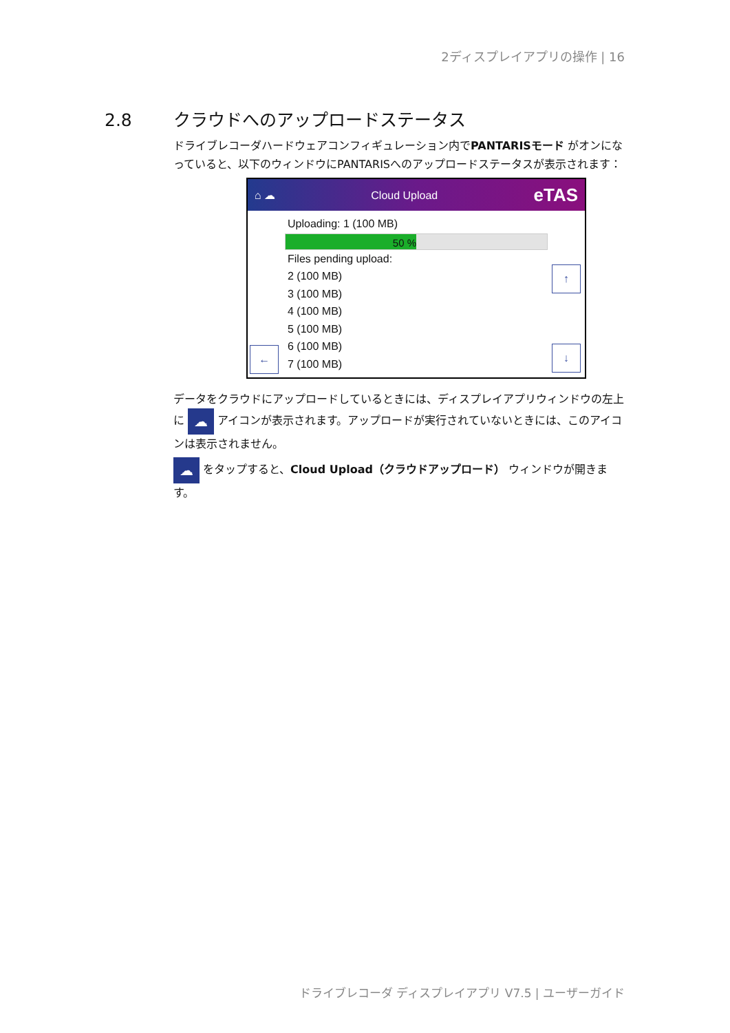2ディスプレイアプリの操作 | 16
2.8 クラウドへのアップロードステータス
ドライブレコーダハードウェアコンフィギュレーション内でPANTARISモード がオンになっていると、以下のウィンドウにPANTARISへのアップロードステータスが表示されます：
⌂ ☁ Cloud Upload eTAS
Uploading: 1 (100 MB)
50 %
Files pending upload:
2 (100 MB)
3 (100 MB)
4 (100 MB)
5 (100 MB)
6 (100 MB)
7 (100 MB)
↑
↓ ←
データをクラウドにアップロードしているときには、ディスプレイアプリウィンドウの左上に ☁ アイコンが表示されます。アップロードが実行されていないときには、このアイコンは表示されません。
☁ をタップすると、Cloud Upload（クラウドアップロード） ウィンドウが開きます。
ドライブレコーダ ディスプレイアプリ V7.5 | ユーザーガイド